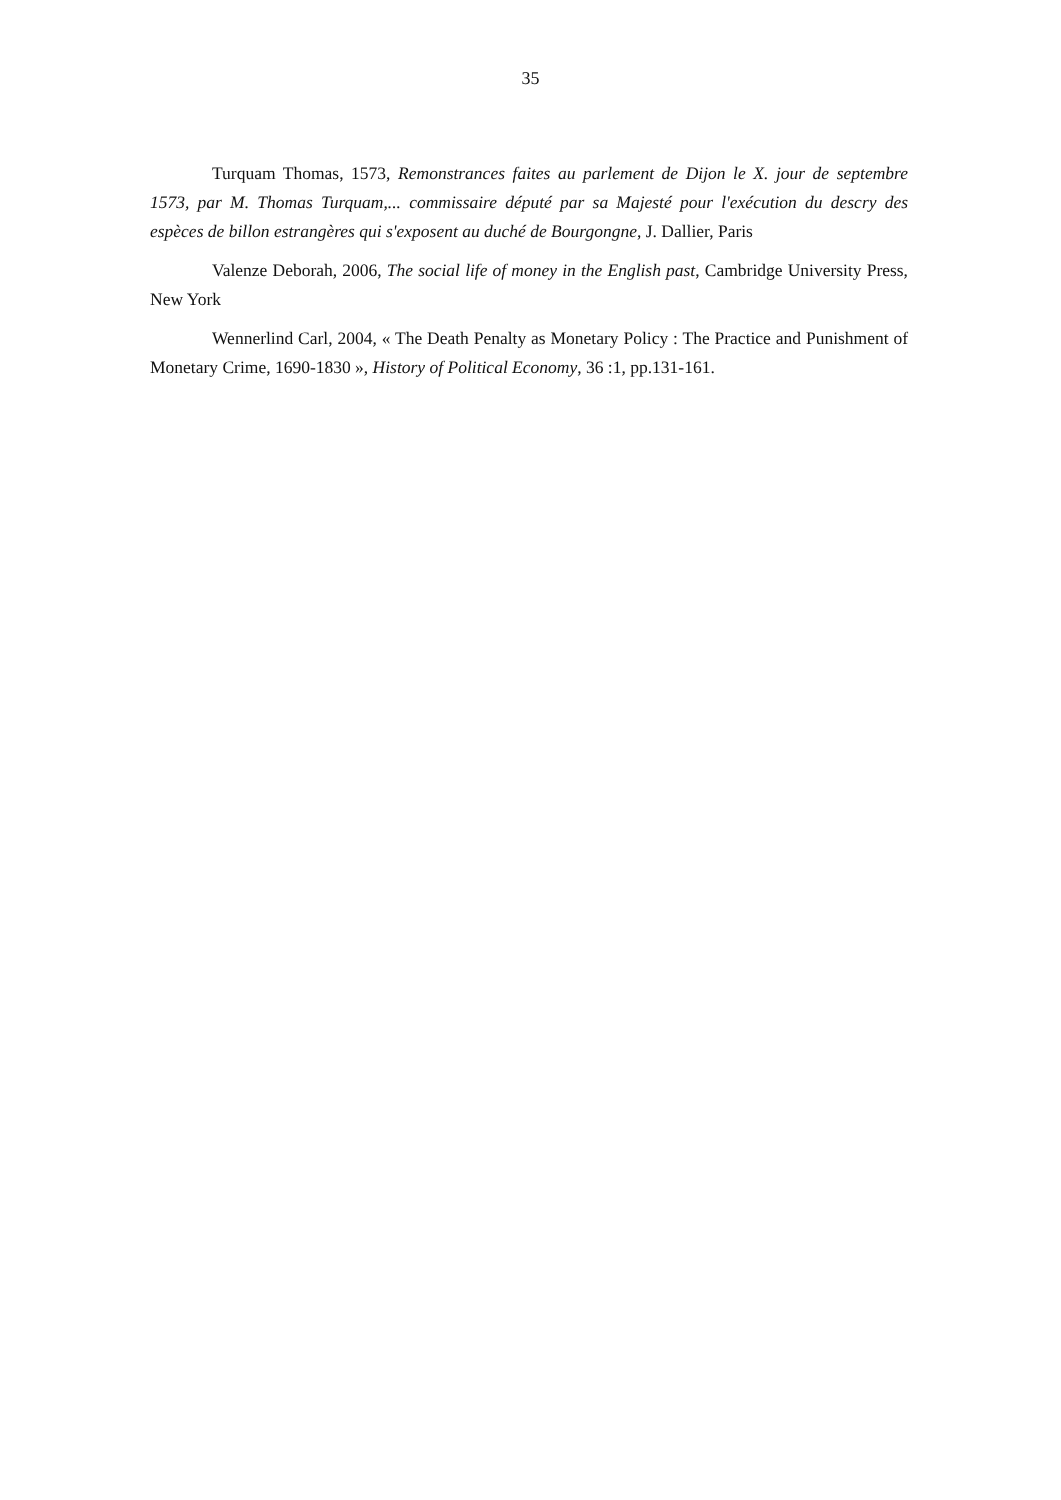35
Turquam Thomas, 1573, Remonstrances faites au parlement de Dijon le X. jour de septembre 1573, par M. Thomas Turquam,... commissaire député par sa Majesté pour l'exécution du descry des espèces de billon estrangères qui s'exposent au duché de Bourgongne, J. Dallier, Paris
Valenze Deborah, 2006, The social life of money in the English past, Cambridge University Press, New York
Wennerlind Carl, 2004, « The Death Penalty as Monetary Policy : The Practice and Punishment of Monetary Crime, 1690-1830 », History of Political Economy, 36 :1, pp.131-161.